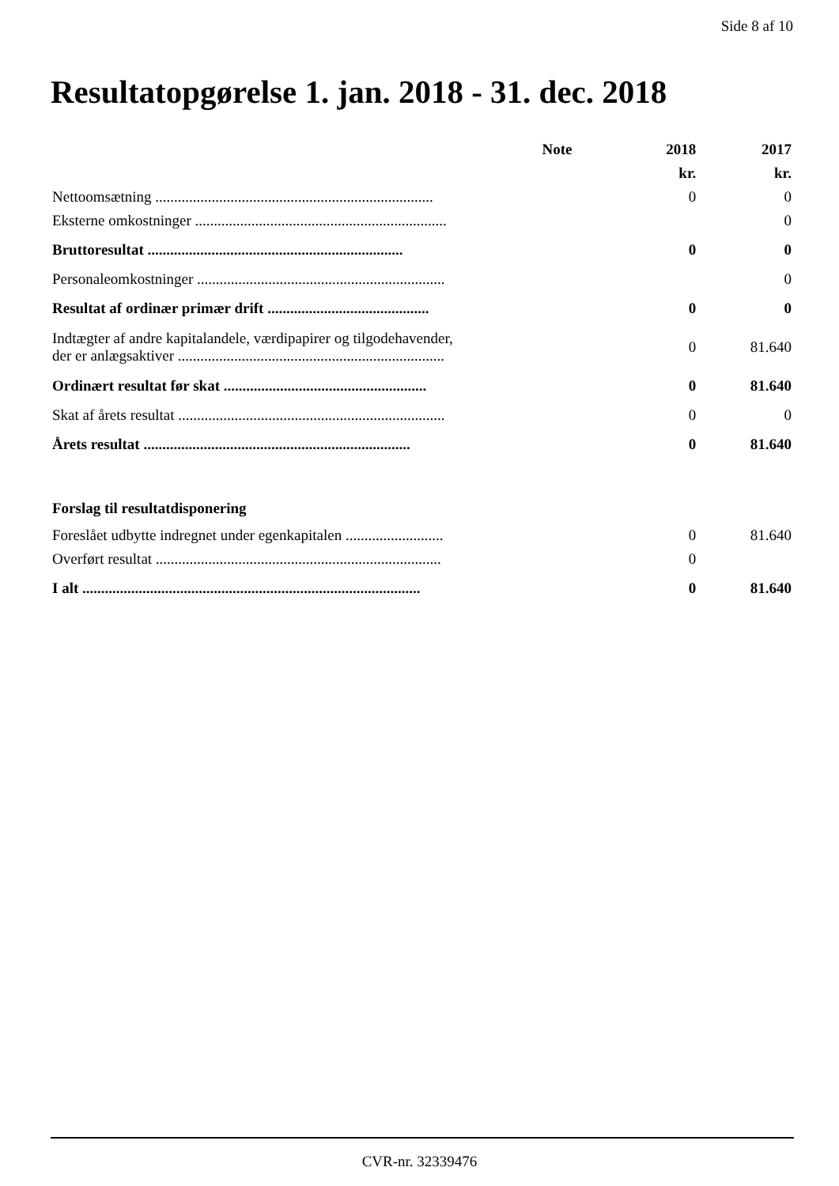Side 8 af 10
Resultatopgørelse 1. jan. 2018 - 31. dec. 2018
| | Note | 2018 | 2017 |
| --- | --- | --- | --- |
| | | kr. | kr. |
| Nettoomsætning .......................................................................... | | 0 | 0 |
| Eksterne omkostninger ................................................................... | | | 0 |
| Bruttoresultat .................................................................... | | 0 | 0 |
| Personaleomkostninger .................................................................. | | | 0 |
| Resultat af ordinær primær drift ........................................... | | 0 | 0 |
| Indtægter af andre kapitalandele, værdipapirer og tilgodehavender, der er anlægsaktiver ....................................................................... | | 0 | 81.640 |
| Ordinært resultat før skat ...................................................... | | 0 | 81.640 |
| Skat af årets resultat ....................................................................... | | 0 | 0 |
| Årets resultat ....................................................................... | | 0 | 81.640 |
| Forslag til resultatdisponering | | | |
| Foreslået udbytte indregnet under egenkapitalen .......................... | | 0 | 81.640 |
| Overført resultat ............................................................................ | | 0 | |
| I alt .......................................................................................... | | 0 | 81.640 |
CVR-nr. 32339476